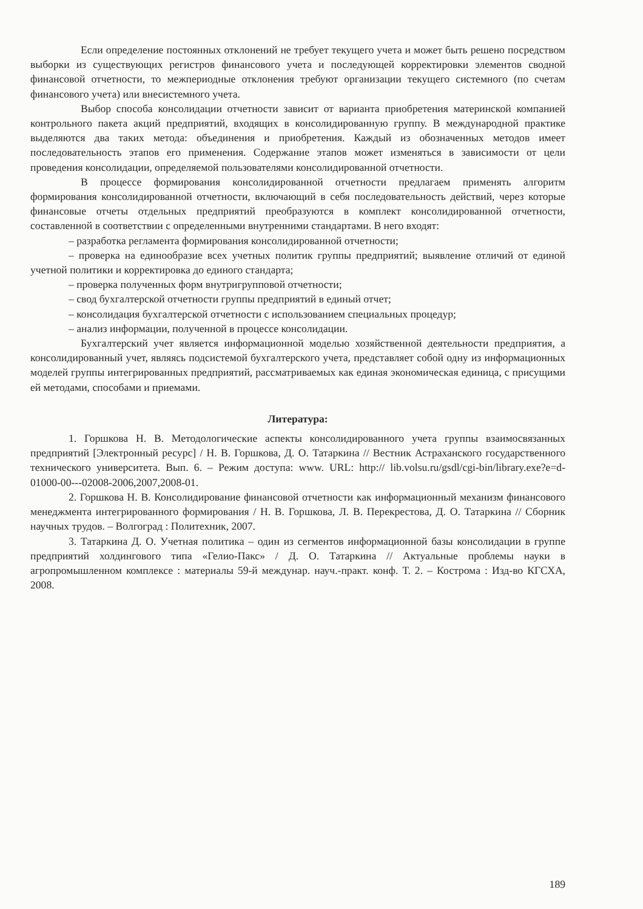Если определение постоянных отклонений не требует текущего учета и может быть решено посредством выборки из существующих регистров финансового учета и последующей корректировки элементов сводной финансовой отчетности, то межпериодные отклонения требуют организации текущего системного (по счетам финансового учета) или внесистемного учета.
Выбор способа консолидации отчетности зависит от варианта приобретения материнской компанией контрольного пакета акций предприятий, входящих в консолидированную группу. В международной практике выделяются два таких метода: объединения и приобретения. Каждый из обозначенных методов имеет последовательность этапов его применения. Содержание этапов может изменяться в зависимости от цели проведения консолидации, определяемой пользователями консолидированной отчетности.
В процессе формирования консолидированной отчетности предлагаем применять алгоритм формирования консолидированной отчетности, включающий в себя последовательность действий, через которые финансовые отчеты отдельных предприятий преобразуются в комплект консолидированной отчетности, составленной в соответствии с определенными внутренними стандартами. В него входят:
– разработка регламента формирования консолидированной отчетности;
– проверка на единообразие всех учетных политик группы предприятий; выявление отличий от единой учетной политики и корректировка до единого стандарта;
– проверка полученных форм внутригрупповой отчетности;
– свод бухгалтерской отчетности группы предприятий в единый отчет;
– консолидация бухгалтерской отчетности с использованием специальных процедур;
– анализ информации, полученной в процессе консолидации.
Бухгалтерский учет является информационной моделью хозяйственной деятельности предприятия, а консолидированный учет, являясь подсистемой бухгалтерского учета, представляет собой одну из информационных моделей группы интегрированных предприятий, рассматриваемых как единая экономическая единица, с присущими ей методами, способами и приемами.
Литература:
1. Горшкова Н. В. Методологические аспекты консолидированного учета группы взаимосвязанных предприятий [Электронный ресурс] / Н. В. Горшкова, Д. О. Татаркина // Вестник Астраханского государственного технического университета. Вып. 6. – Режим доступа: www. URL: http:// lib.volsu.ru/gsdl/cgi-bin/library.exe?e=d-01000-00---02008-2006,2007,2008-01.
2. Горшкова Н. В. Консолидирование финансовой отчетности как информационный механизм финансового менеджмента интегрированного формирования / Н. В. Горшкова, Л. В. Перекрестова, Д. О. Татаркина // Сборник научных трудов. – Волгоград : Политехник, 2007.
3. Татаркина Д. О. Учетная политика – один из сегментов информационной базы консолидации в группе предприятий холдингового типа «Гелио-Пакс» / Д. О. Татаркина // Актуальные проблемы науки в агропромышленном комплексе : материалы 59-й междунар. науч.-практ. конф. Т. 2. – Кострома : Изд-во КГСХА, 2008.
189